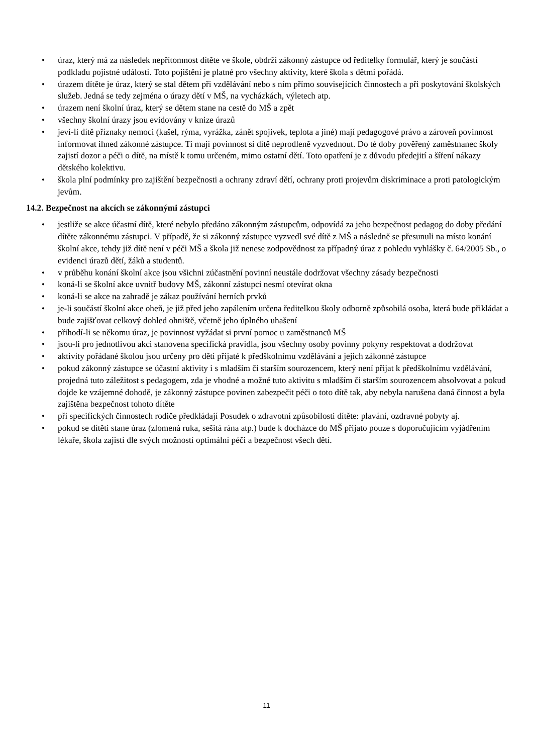• úraz, který má za následek nepřítomnost dítěte ve škole, obdrží zákonný zástupce od ředitelky formulář, který je součástí podkladu pojistné události. Toto pojištění je platné pro všechny aktivity, které škola s dětmi pořádá.
• úrazem dítěte je úraz, který se stal dětem při vzdělávání nebo s ním přímo souvisejících činnostech a při poskytování školských služeb. Jedná se tedy zejména o úrazy dětí v MŠ, na vycházkách, výletech atp.
• úrazem není školní úraz, který se dětem stane na cestě do MŠ a zpět
• všechny školní úrazy jsou evidovány v knize úrazů
• jeví-li dítě příznaky nemoci (kašel, rýma, vyrážka, zánět spojivek, teplota a jiné) mají pedagogové právo a zároveň povinnost informovat ihned zákonné zástupce. Ti mají povinnost si dítě neprodleně vyzvednout. Do té doby pověřený zaměstnanec školy zajistí dozor a péči o dítě, na místě k tomu určeném, mimo ostatní dětí. Toto opatření je z důvodu předejití a šíření nákazy dětského kolektivu.
• škola plní podmínky pro zajištění bezpečnosti a ochrany zdraví dětí, ochrany proti projevům diskriminace a proti patologickým jevům.
14.2. Bezpečnost na akcích se zákonnými zástupci
• jestliže se akce účastní dítě, které nebylo předáno zákonným zástupcům, odpovídá za jeho bezpečnost pedagog do doby předání dítěte zákonnému zástupci. V případě, že si zákonný zástupce vyzvedl své dítě z MŠ a následně se přesunuli na místo konání školní akce, tehdy již dítě není v péči MŠ a škola již nenese zodpovědnost za případný úraz z pohledu vyhlášky č. 64/2005 Sb., o evidenci úrazů dětí, žáků a studentů.
• v průběhu konání školní akce jsou všichni zúčastnění povinní neustále dodržovat všechny zásady bezpečnosti
• koná-li se školní akce uvnitř budovy MŠ, zákonní zástupci nesmí otevírat okna
• koná-li se akce na zahradě je zákaz používání herních prvků
• je-li součástí školní akce oheň, je již před jeho zapálením určena ředitelkou školy odborně způsobilá osoba, která bude přikládat a bude zajišťovat celkový dohled ohniště, včetně jeho úplného uhašení
• přihodí-li se někomu úraz, je povinnost vyžádat si první pomoc u zaměstnanců MŠ
• jsou-li pro jednotlivou akci stanovena specifická pravidla, jsou všechny osoby povinny pokyny respektovat a dodržovat
• aktivity pořádané školou jsou určeny pro děti přijaté k předškolnímu vzdělávání a jejich zákonné zástupce
• pokud zákonný zástupce se účastní aktivity i s mladším či starším sourozencem, který není přijat k předškolnímu vzdělávání, projedná tuto záležitost s pedagogem, zda je vhodné a možné tuto aktivitu s mladším či starším sourozencem absolvovat a pokud dojde ke vzájemné dohodě, je zákonný zástupce povinen zabezpečit péči o toto dítě tak, aby nebyla narušena daná činnost a byla zajištěna bezpečnost tohoto dítěte
• při specifických činnostech rodiče předkládají Posudek o zdravotní způsobilosti dítěte: plavání, ozdravné pobyty aj.
• pokud se dítěti stane úraz (zlomená ruka, sešitá rána atp.) bude k docházce do MŠ přijato pouze s doporučujícím vyjádřením lékaře, škola zajistí dle svých možností optimální péči a bezpečnost všech dětí.
11